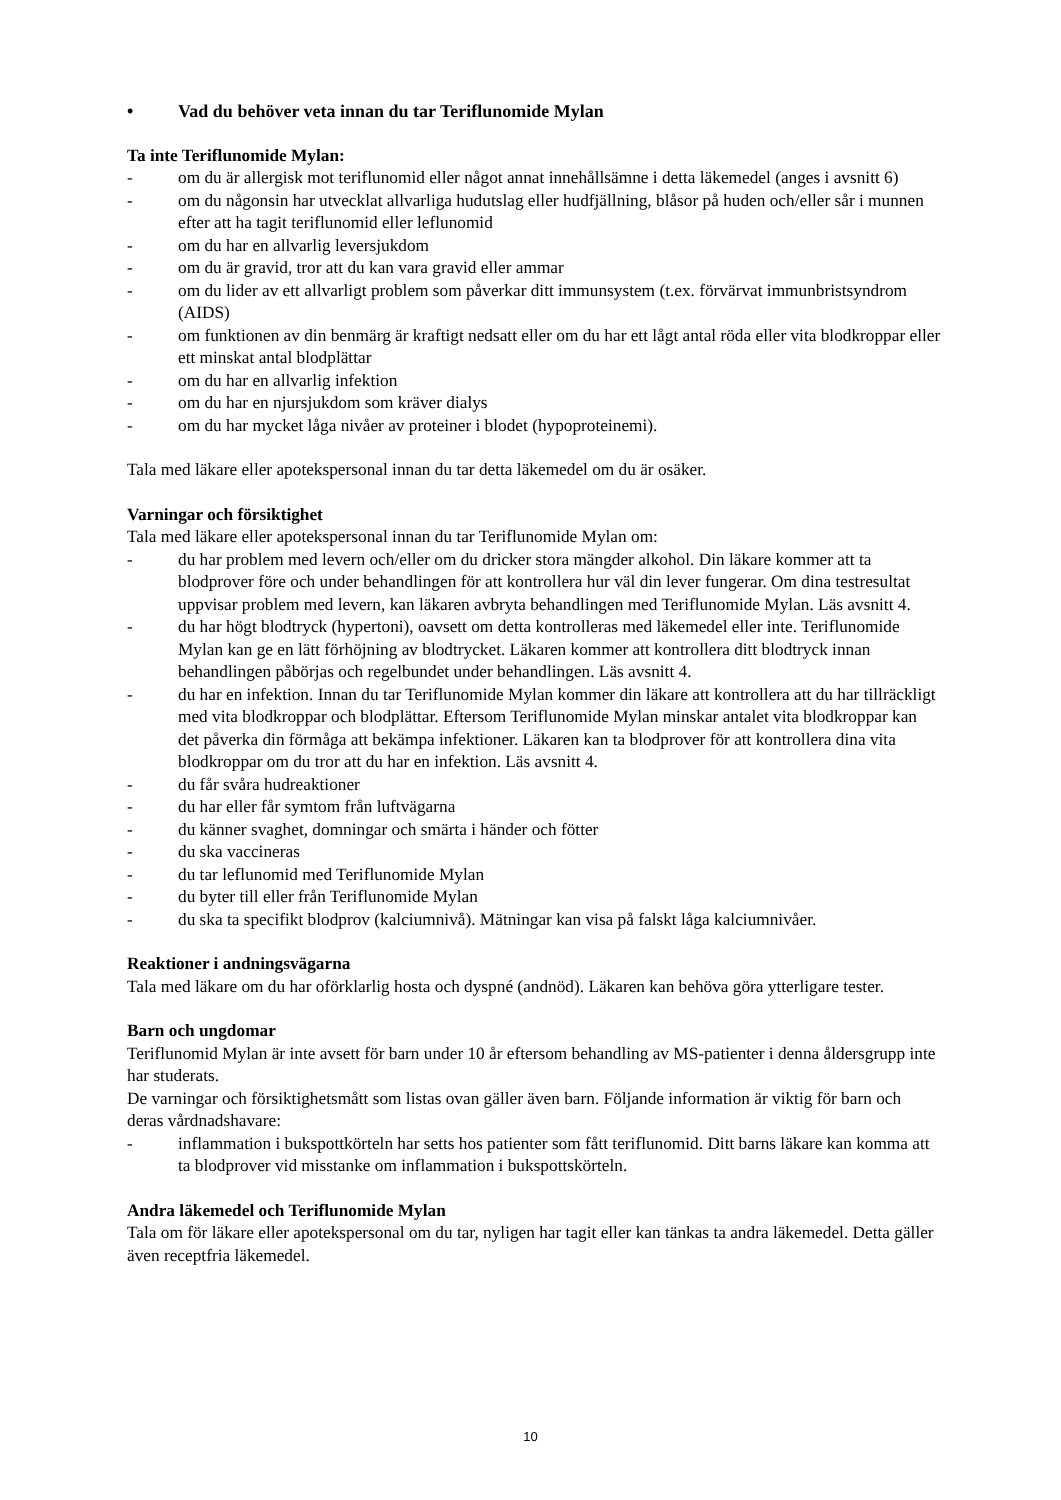• Vad du behöver veta innan du tar Teriflunomide Mylan
Ta inte Teriflunomide Mylan:
- om du är allergisk mot teriflunomid eller något annat innehållsämne i detta läkemedel (anges i avsnitt 6)
- om du någonsin har utvecklat allvarliga hudutslag eller hudfjällning, blåsor på huden och/eller sår i munnen efter att ha tagit teriflunomid eller leflunomid
- om du har en allvarlig leversjukdom
- om du är gravid, tror att du kan vara gravid eller ammar
- om du lider av ett allvarligt problem som påverkar ditt immunsystem (t.ex. förvärvat immunbristsyndrom (AIDS)
- om funktionen av din benmärg är kraftigt nedsatt eller om du har ett lågt antal röda eller vita blodkroppar eller ett minskat antal blodplättar
- om du har en allvarlig infektion
- om du har en njursjukdom som kräver dialys
- om du har mycket låga nivåer av proteiner i blodet (hypoproteinemi).
Tala med läkare eller apotekspersonal innan du tar detta läkemedel om du är osäker.
Varningar och försiktighet
Tala med läkare eller apotekspersonal innan du tar Teriflunomide Mylan om:
- du har problem med levern och/eller om du dricker stora mängder alkohol. Din läkare kommer att ta blodprover före och under behandlingen för att kontrollera hur väl din lever fungerar. Om dina testresultat uppvisar problem med levern, kan läkaren avbryta behandlingen med Teriflunomide Mylan. Läs avsnitt 4.
- du har högt blodtryck (hypertoni), oavsett om detta kontrolleras med läkemedel eller inte. Teriflunomide Mylan kan ge en lätt förhöjning av blodtrycket. Läkaren kommer att kontrollera ditt blodtryck innan behandlingen påbörjas och regelbundet under behandlingen. Läs avsnitt 4.
- du har en infektion. Innan du tar Teriflunomide Mylan kommer din läkare att kontrollera att du har tillräckligt med vita blodkroppar och blodplättar. Eftersom Teriflunomide Mylan minskar antalet vita blodkroppar kan det påverka din förmåga att bekämpa infektioner. Läkaren kan ta blodprover för att kontrollera dina vita blodkroppar om du tror att du har en infektion. Läs avsnitt 4.
- du får svåra hudreaktioner
- du har eller får symtom från luftvägarna
- du känner svaghet, domningar och smärta i händer och fötter
- du ska vaccineras
- du tar leflunomid med Teriflunomide Mylan
- du byter till eller från Teriflunomide Mylan
- du ska ta specifikt blodprov (kalciumnivå). Mätningar kan visa på falskt låga kalciumnivåer.
Reaktioner i andningsvägarna
Tala med läkare om du har oförklarlig hosta och dyspné (andnöd). Läkaren kan behöva göra ytterligare tester.
Barn och ungdomar
Teriflunomid Mylan är inte avsett för barn under 10 år eftersom behandling av MS-patienter i denna åldersgrupp inte har studerats.
De varningar och försiktighetsmått som listas ovan gäller även barn. Följande information är viktig för barn och deras vårdnadshavare:
- inflammation i bukspottkörteln har setts hos patienter som fått teriflunomid. Ditt barns läkare kan komma att ta blodprover vid misstanke om inflammation i bukspottskörteln.
Andra läkemedel och Teriflunomide Mylan
Tala om för läkare eller apotekspersonal om du tar, nyligen har tagit eller kan tänkas ta andra läkemedel. Detta gäller även receptfria läkemedel.
10